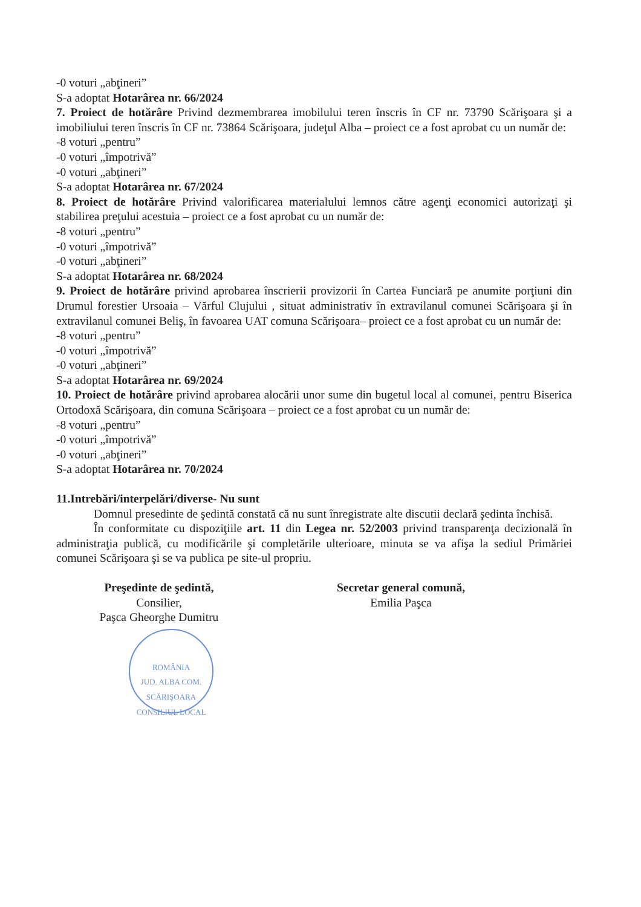-0 voturi „abţineri”
S-a adoptat Hotarârea nr. 66/2024
7. Proiect de hotărâre Privind dezmembrarea imobilului teren înscris în CF nr. 73790 Scărişoara şi a imobiliului teren înscris în CF nr. 73864 Scărişoara, judeţul Alba – proiect ce a fost aprobat cu un număr de:
-8 voturi „pentru”
-0 voturi „împotrivă”
-0 voturi „abţineri”
S-a adoptat Hotarârea nr. 67/2024
8. Proiect de hotărâre Privind valorificarea materialului lemnos către agenţi economici autorizaţi şi stabilirea preţului acestuia – proiect ce a fost aprobat cu un număr de:
-8 voturi „pentru”
-0 voturi „împotrivă”
-0 voturi „abţineri”
S-a adoptat Hotarârea nr. 68/2024
9. Proiect de hotărâre privind aprobarea înscrierii provizorii în Cartea Funciară pe anumite porţiuni din Drumul forestier Ursoaia – Vărful Clujului , situat administrativ în extravilanul comunei Scărişoara şi în extravilanul comunei Beliş, în favoarea UAT comuna Scărişoara– proiect ce a fost aprobat cu un număr de:
-8 voturi „pentru”
-0 voturi „împotrivă”
-0 voturi „abţineri”
S-a adoptat Hotarârea nr. 69/2024
10. Proiect de hotărâre privind aprobarea alocării unor sume din bugetul local al comunei, pentru Biserica Ortodoxă Scărişoara, din comuna Scărişoara – proiect ce a fost aprobat cu un număr de:
-8 voturi „pentru”
-0 voturi „împotrivă”
-0 voturi „abţineri”
S-a adoptat Hotarârea nr. 70/2024
11.Intrebări/interpelări/diverse- Nu sunt
Domnul presedinte de şedintă constată că nu sunt înregistrate alte discutii declară şedinta închisă.
În conformitate cu dispoziţiile art. 11 din Legea nr. 52/2003 privind transparenţa decizională în administraţia publică, cu modificările şi completările ulterioare, minuta se va afişa la sediul Primăriei comunei Scărişoara şi se va publica pe site-ul propriu.
Preşedinte de şedintă,
Consilier,
Paşca Gheorghe Dumitru
ROMÂNIA
JUD. ALBA COM. SCĂRIŞOARA
CONSILIUL LOCAL
Secretar general comună,
Emilia Paşca